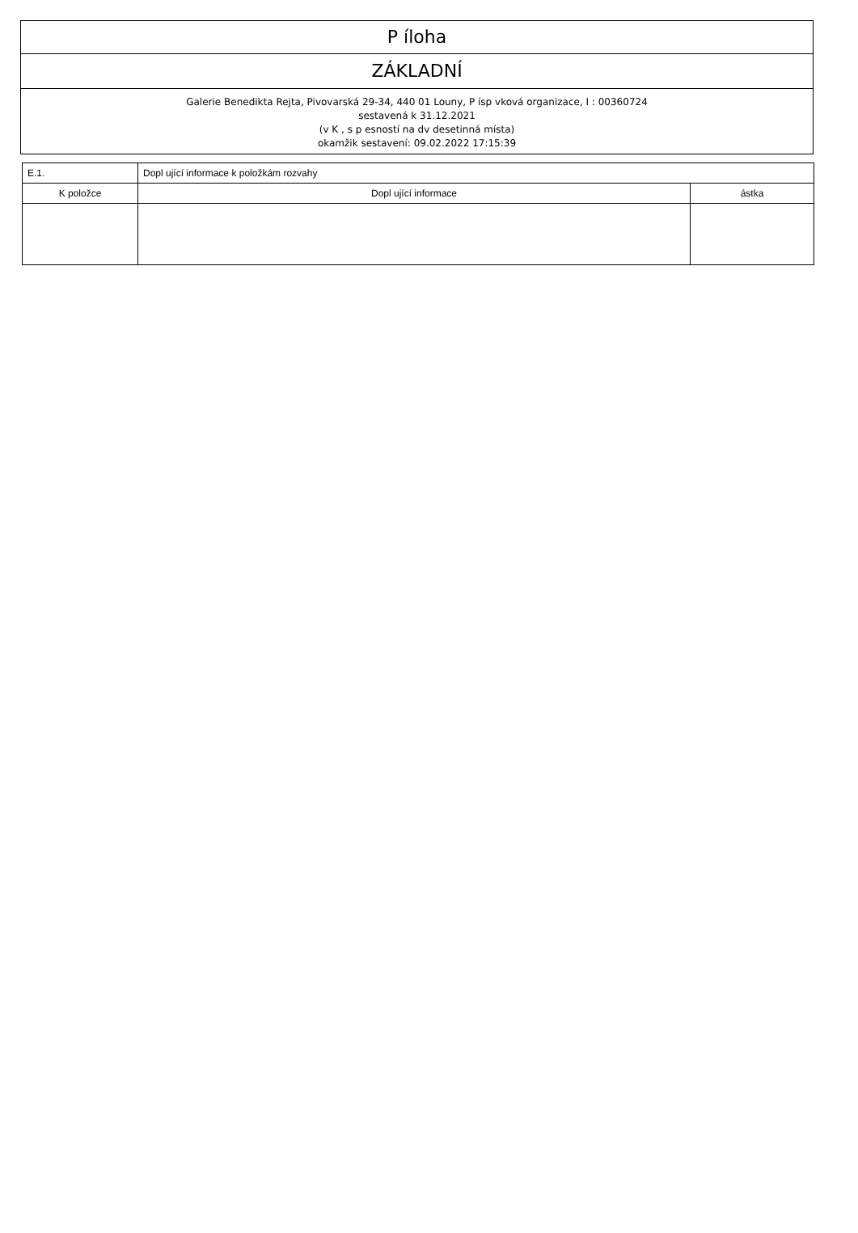P íloha
ZÁKLADNÍ
Galerie Benedikta Rejta, Pivovarská 29-34, 440 01 Louny, P ísp vková organizace, I : 00360724
sestavená k 31.12.2021
(v K , s p esností na dv desetinná místa)
okamžik sestavení: 09.02.2022 17:15:39
| E.1. | Dopl ující informace k položkám rozvahy | |
| K položce | Dopl ující informace | ástka |